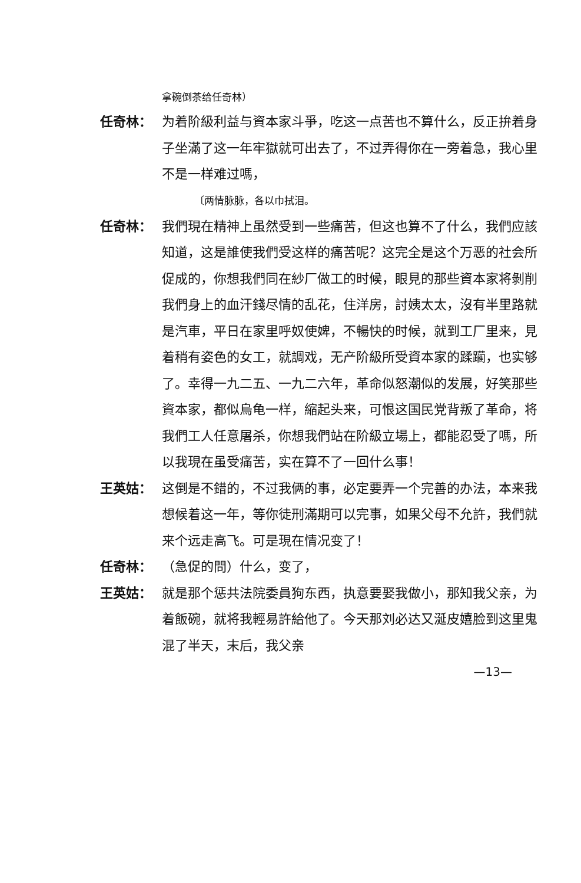拿碗倒茶给任奇林）
任奇林： 为着阶級利益与資本家斗爭，吃这一点苦也不算什么，反正拚着身子坐滿了这一年牢獄就可出去了，不过弄得你在一旁着急，我心里不是一样难过嗎，
〔两情脉脉，各以巾拭泪。
任奇林： 我們現在精神上虽然受到一些痛苦，但这也算不了什么，我們应該知道，这是誰使我們受这样的痛苦呢？这完全是这个万恶的社会所促成的，你想我們同在紗厂做工的时候，眼見的那些資本家将剝削我們身上的血汗錢尽情的乱花，住洋房，討姨太太，沒有半里路就是汽車，平日在家里呼奴使婢，不暢快的时候，就到工厂里来，見着稍有姿色的女工，就調戏，无产阶級所受資本家的蹂躏，也实够了。幸得一九二五、一九二六年，革命似怒潮似的发展，好笑那些資本家，都似烏龟一样，縮起头来，可恨这国民党背叛了革命，将我們工人任意屠杀，你想我們站在阶級立場上，都能忍受了嗎，所以我現在虽受痛苦，实在算不了一回什么事！
王英姑： 这倒是不錯的，不过我俩的事，必定要弄一个完善的办法，本来我想候着这一年，等你徒刑滿期可以完事，如果父母不允許，我們就来个远走高飞。可是現在情况变了！
任奇林： （急促的問）什么，变了，
王英姑： 就是那个惩共法院委員狗东西，执意要娶我做小，那知我父亲，为着飯碗，就将我輕易許給他了。今天那刘必达又涎皮嬉脸到这里鬼混了半天，末后，我父亲
—13—